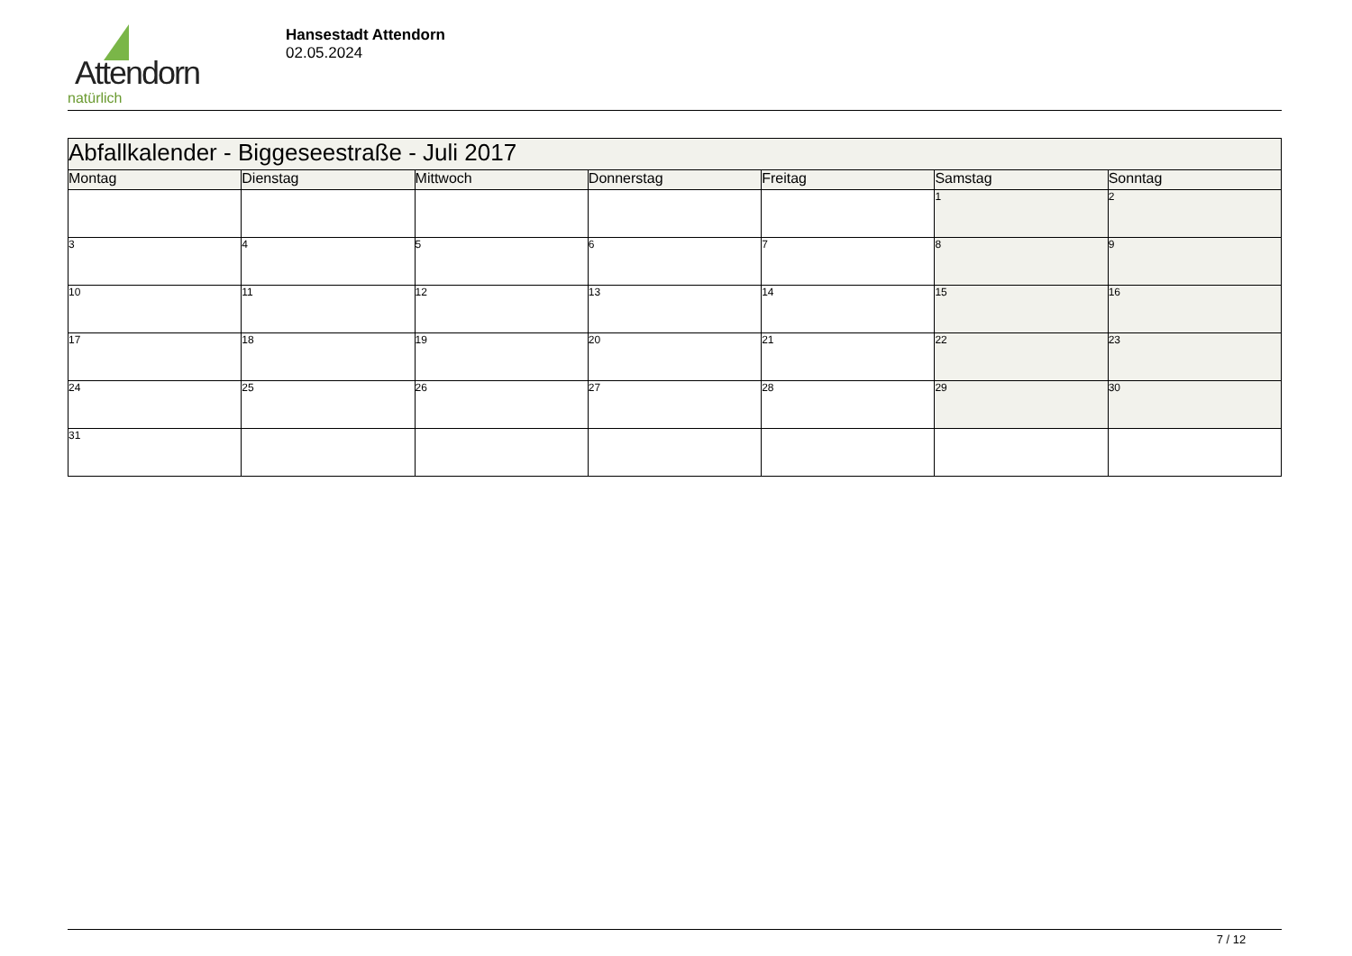Attendorn
natürlich
Hansestadt Attendorn
02.05.2024
| Abfallkalender - Biggeseestraße - Juli 2017 | | | | | | |
| --- | --- | --- | --- | --- | --- | --- |
| Montag | Dienstag | Mittwoch | Donnerstag | Freitag | Samstag | Sonntag |
| | | | | | 1 | 2 |
| 3 | 4 | 5 | 6 | 7 | 8 | 9 |
| 10 | 11 | 12 | 13 | 14 | 15 | 16 |
| 17 | 18 | 19 | 20 | 21 | 22 | 23 |
| 24 | 25 | 26 | 27 | 28 | 29 | 30 |
| 31 | | | | | | |
7 / 12